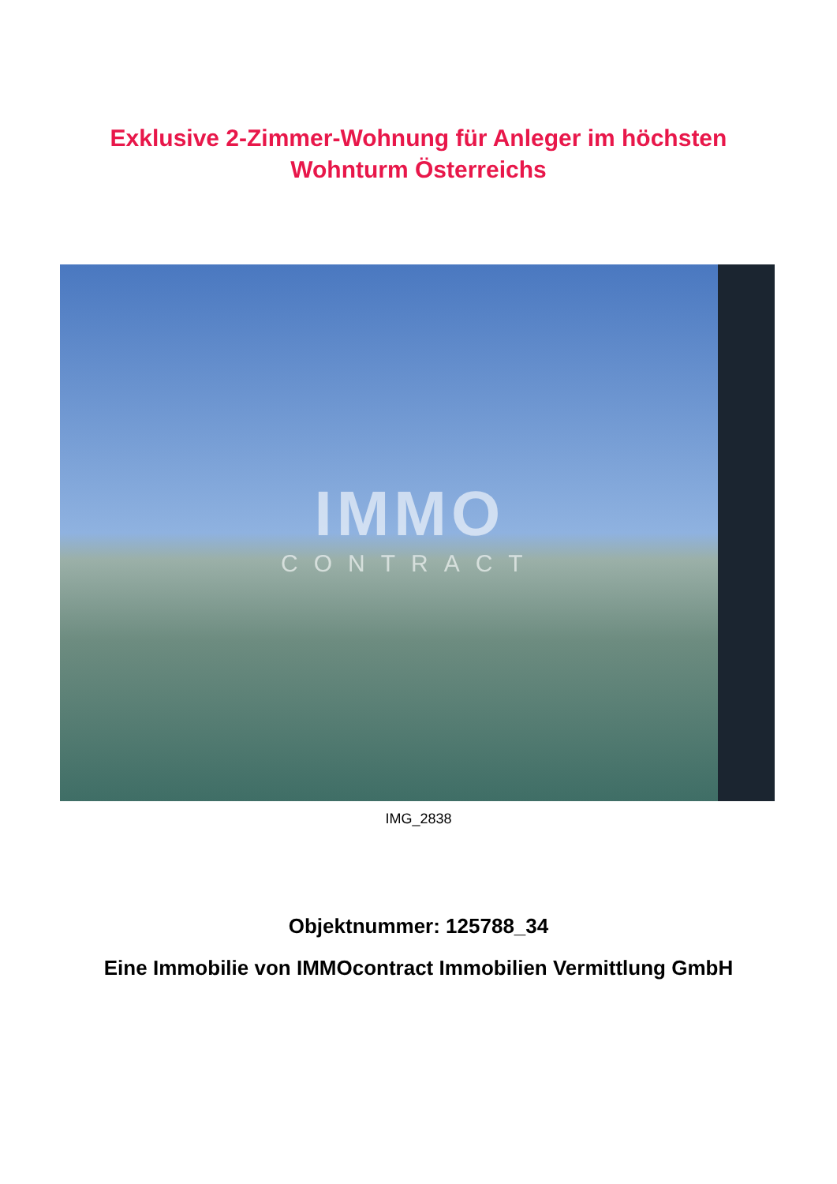Exklusive 2-Zimmer-Wohnung für Anleger im höchsten
Wohnturm Österreichs
IMMO
CONTRACT
IMG_2838
Objektnummer: 125788_34
Eine Immobilie von IMMOcontract Immobilien Vermittlung GmbH